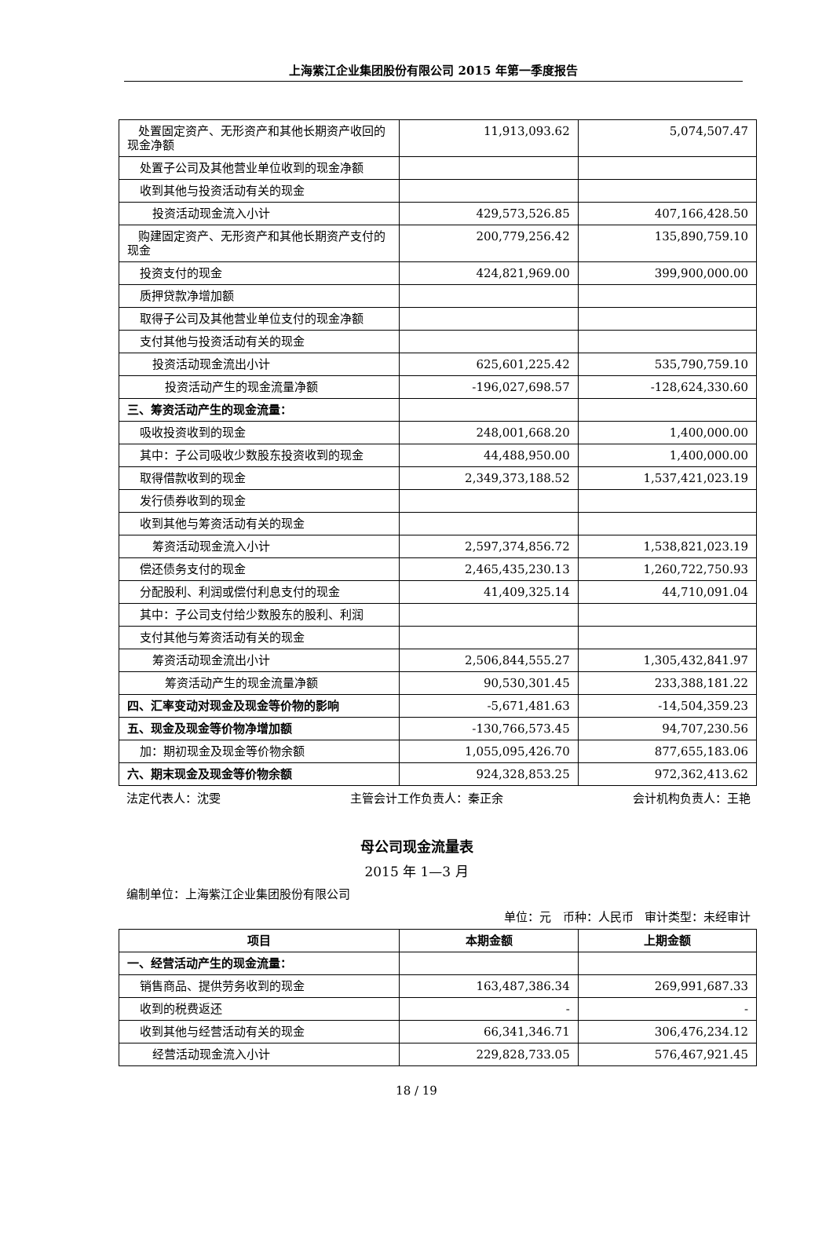上海紫江企业集团股份有限公司 2015 年第一季度报告
| 处置固定资产、无形资产和其他长期资产收回的现金净额 | 11,913,093.62 | 5,074,507.47 |
| 处置子公司及其他营业单位收到的现金净额 | | |
| 收到其他与投资活动有关的现金 | | |
| 投资活动现金流入小计 | 429,573,526.85 | 407,166,428.50 |
| 购建固定资产、无形资产和其他长期资产支付的现金 | 200,779,256.42 | 135,890,759.10 |
| 投资支付的现金 | 424,821,969.00 | 399,900,000.00 |
| 质押贷款净增加额 | | |
| 取得子公司及其他营业单位支付的现金净额 | | |
| 支付其他与投资活动有关的现金 | | |
| 投资活动现金流出小计 | 625,601,225.42 | 535,790,759.10 |
| 投资活动产生的现金流量净额 | -196,027,698.57 | -128,624,330.60 |
| 三、筹资活动产生的现金流量： | | |
| 吸收投资收到的现金 | 248,001,668.20 | 1,400,000.00 |
| 其中：子公司吸收少数股东投资收到的现金 | 44,488,950.00 | 1,400,000.00 |
| 取得借款收到的现金 | 2,349,373,188.52 | 1,537,421,023.19 |
| 发行债券收到的现金 | | |
| 收到其他与筹资活动有关的现金 | | |
| 筹资活动现金流入小计 | 2,597,374,856.72 | 1,538,821,023.19 |
| 偿还债务支付的现金 | 2,465,435,230.13 | 1,260,722,750.93 |
| 分配股利、利润或偿付利息支付的现金 | 41,409,325.14 | 44,710,091.04 |
| 其中：子公司支付给少数股东的股利、利润 | | |
| 支付其他与筹资活动有关的现金 | | |
| 筹资活动现金流出小计 | 2,506,844,555.27 | 1,305,432,841.97 |
| 筹资活动产生的现金流量净额 | 90,530,301.45 | 233,388,181.22 |
| 四、汇率变动对现金及现金等价物的影响 | -5,671,481.63 | -14,504,359.23 |
| 五、现金及现金等价物净增加额 | -130,766,573.45 | 94,707,230.56 |
| 加：期初现金及现金等价物余额 | 1,055,095,426.70 | 877,655,183.06 |
| 六、期末现金及现金等价物余额 | 924,328,853.25 | 972,362,413.62 |
法定代表人：沈雯 主管会计工作负责人：秦正余 会计机构负责人：王艳
母公司现金流量表
2015 年 1—3 月
编制单位：上海紫江企业集团股份有限公司
单位：元 币种：人民币 审计类型：未经审计
| 项目 | 本期金额 | 上期金额 |
| --- | --- | --- |
| 一、经营活动产生的现金流量： | | |
| 销售商品、提供劳务收到的现金 | 163,487,386.34 | 269,991,687.33 |
| 收到的税费返还 | - | - |
| 收到其他与经营活动有关的现金 | 66,341,346.71 | 306,476,234.12 |
| 经营活动现金流入小计 | 229,828,733.05 | 576,467,921.45 |
18 / 19